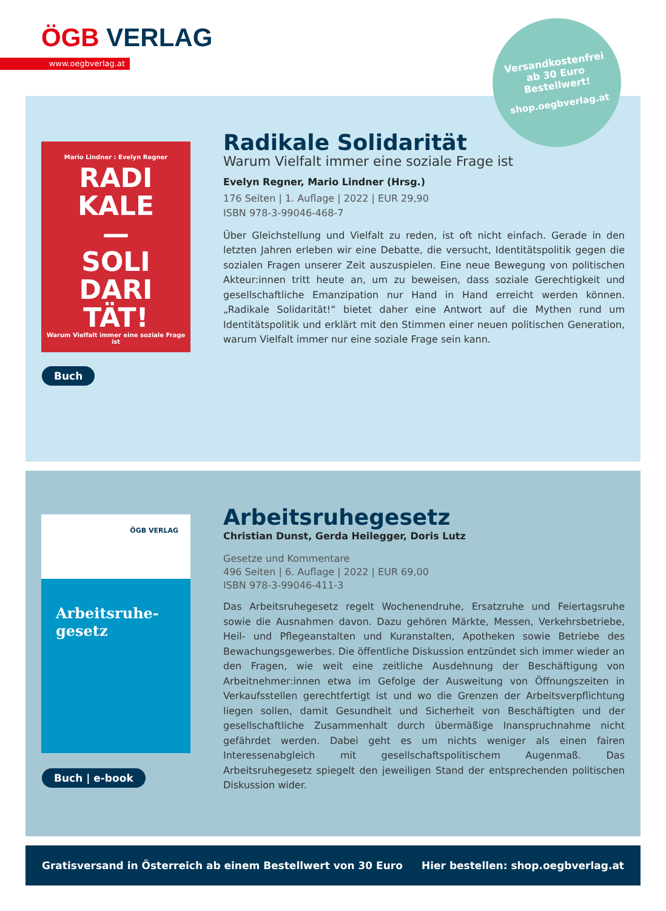ÖGB VERLAG
www.oegbverlag.at
Versandkostenfrei
ab 30 Euro
Bestellwert!
shop.oegbverlag.at
Mario Lindner : Evelyn Regner
RADI
KALE
—
SOLI
DARI
TÄT!
Warum Vielfalt immer eine soziale Frage ist
Buch
Radikale Solidarität
Warum Vielfalt immer eine soziale Frage ist
Evelyn Regner, Mario Lindner (Hrsg.)
176 Seiten | 1. Auflage | 2022 | EUR 29,90
ISBN 978-3-99046-468-7
Über Gleichstellung und Vielfalt zu reden, ist oft nicht einfach. Gerade in den letzten Jahren erleben wir eine Debatte, die versucht, Identitätspolitik gegen die sozialen Fragen unserer Zeit auszuspielen. Eine neue Bewegung von politischen Akteur:innen tritt heute an, um zu beweisen, dass soziale Gerechtigkeit und gesellschaftliche Emanzipation nur Hand in Hand erreicht werden können. „Radikale Solidarität!“ bietet daher eine Antwort auf die Mythen rund um Identitätspolitik und erklärt mit den Stimmen einer neuen politischen Generation, warum Vielfalt immer nur eine soziale Frage sein kann.
ÖGB VERLAG
Arbeitsruhe-
gesetz
Buch | e-book
Arbeitsruhegesetz
Christian Dunst, Gerda Heilegger, Doris Lutz
Gesetze und Kommentare
496 Seiten | 6. Auflage | 2022 | EUR 69,00
ISBN 978-3-99046-411-3
Das Arbeitsruhegesetz regelt Wochenendruhe, Ersatzruhe und Feiertagsruhe sowie die Ausnahmen davon. Dazu gehören Märkte, Messen, Verkehrsbetriebe, Heil- und Pflegeanstalten und Kuranstalten, Apotheken sowie Betriebe des Bewachungsgewerbes. Die öffentliche Diskussion entzündet sich immer wieder an den Fragen, wie weit eine zeitliche Ausdehnung der Beschäftigung von Arbeitnehmer:innen etwa im Gefolge der Ausweitung von Öffnungszeiten in Verkaufsstellen gerechtfertigt ist und wo die Grenzen der Arbeitsverpflichtung liegen sollen, damit Gesundheit und Sicherheit von Beschäftigten und der gesellschaftliche Zusammenhalt durch übermäßige Inanspruchnahme nicht gefährdet werden. Dabei geht es um nichts weniger als einen fairen Interessenabgleich mit gesellschaftspolitischem Augenmaß. Das Arbeitsruhegesetz spiegelt den jeweiligen Stand der entsprechenden politischen Diskussion wider.
Gratisversand in Österreich ab einem Bestellwert von 30 Euro Hier bestellen: shop.oegbverlag.at